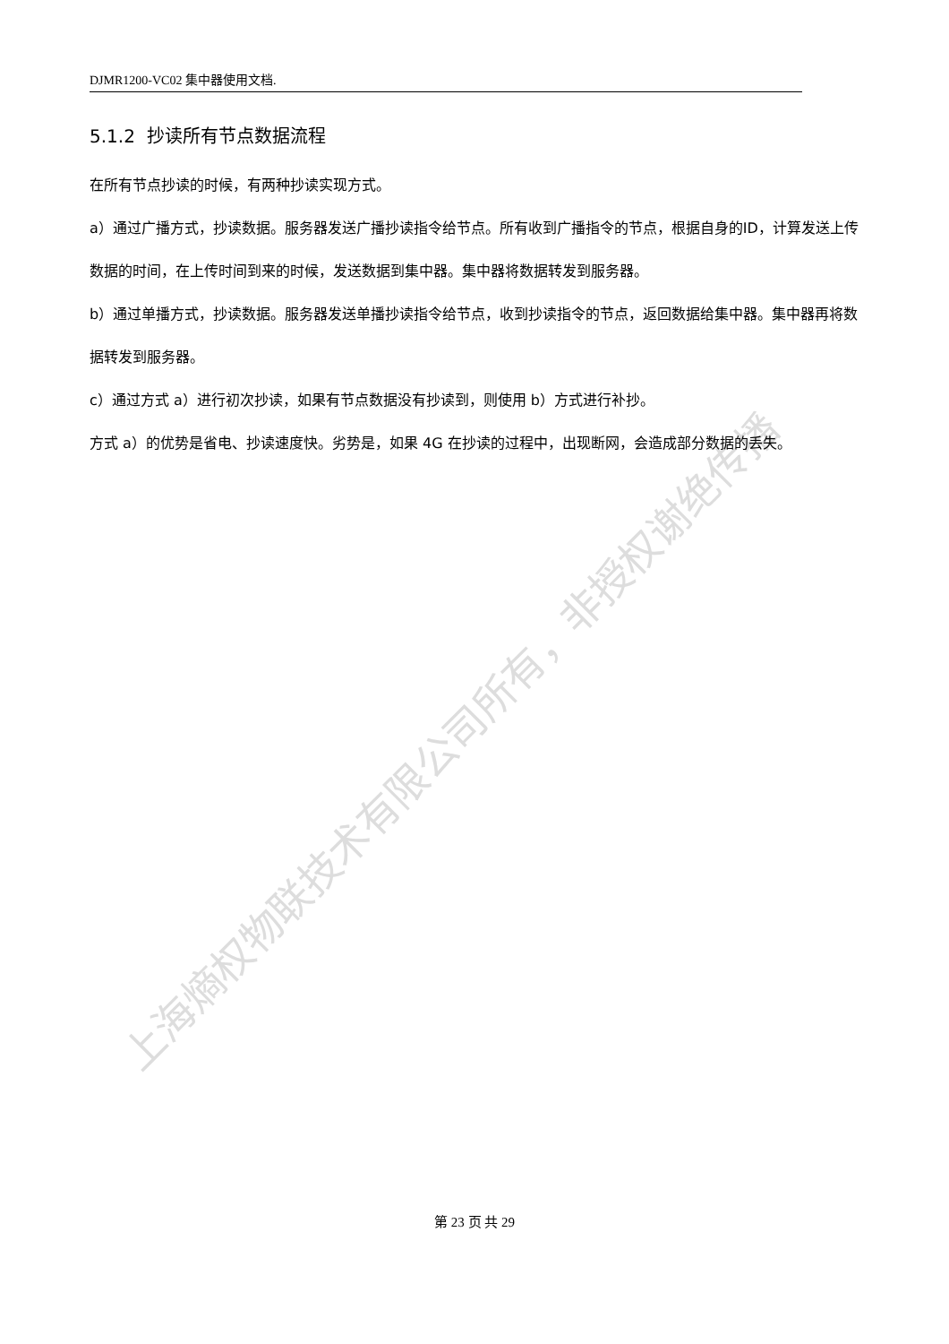上海熵权物联技术有限公司所有，非授权谢绝传播
DJMR1200-VC02 集中器使用文档.
5.1.2 抄读所有节点数据流程
在所有节点抄读的时候，有两种抄读实现方式。
a）通过广播方式，抄读数据。服务器发送广播抄读指令给节点。所有收到广播指令的节点，根据自身的ID，计算发送上传数据的时间，在上传时间到来的时候，发送数据到集中器。集中器将数据转发到服务器。
b）通过单播方式，抄读数据。服务器发送单播抄读指令给节点，收到抄读指令的节点，返回数据给集中器。集中器再将数据转发到服务器。
c）通过方式 a）进行初次抄读，如果有节点数据没有抄读到，则使用 b）方式进行补抄。
方式 a）的优势是省电、抄读速度快。劣势是，如果 4G 在抄读的过程中，出现断网，会造成部分数据的丢失。
第 23 页 共 29